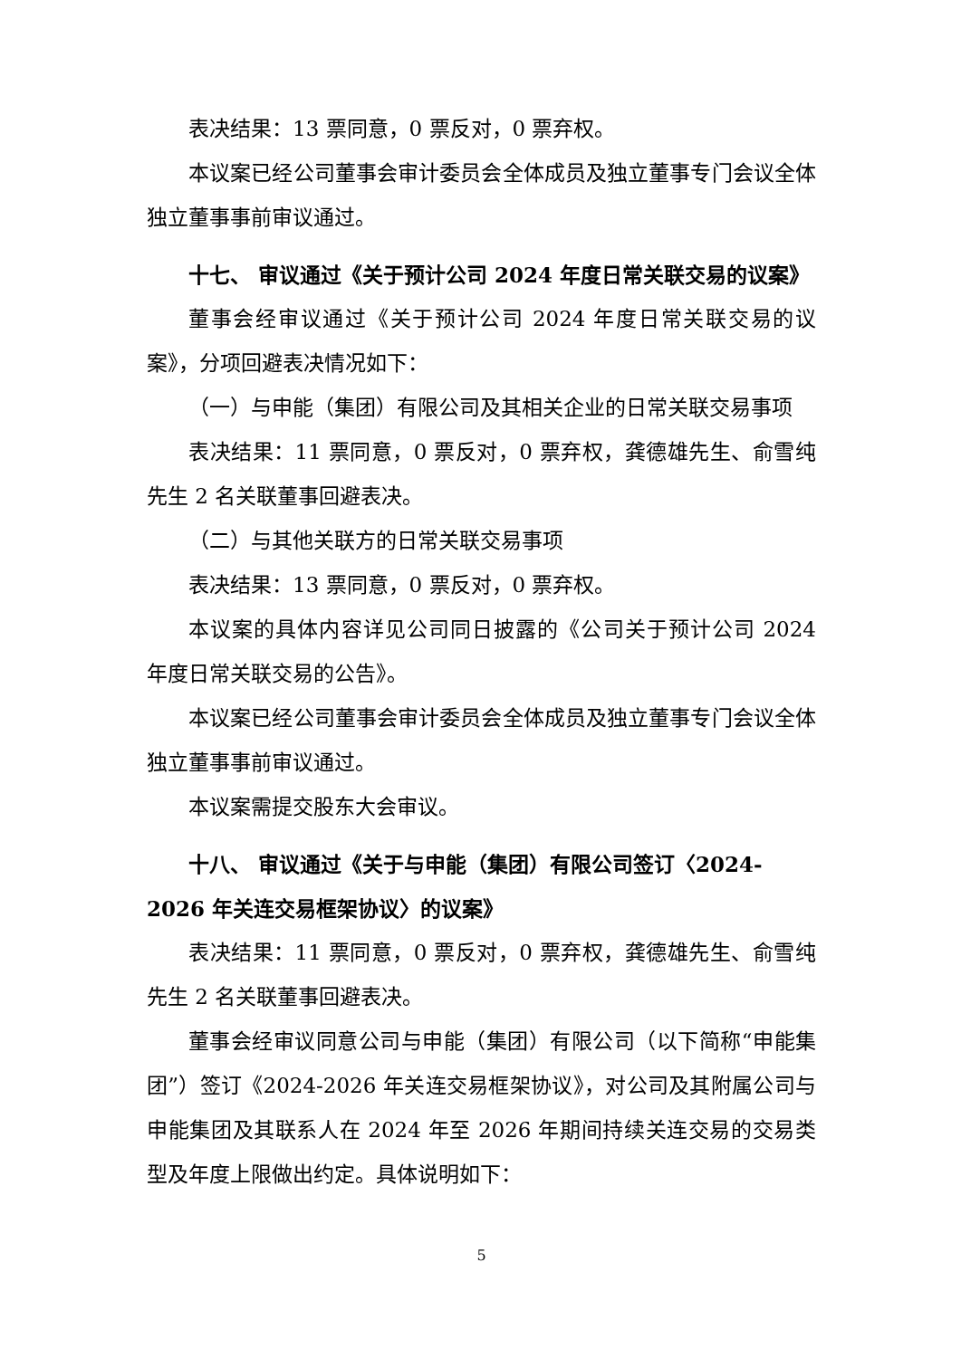表决结果：13 票同意，0 票反对，0 票弃权。
本议案已经公司董事会审计委员会全体成员及独立董事专门会议全体独立董事事前审议通过。
十七、 审议通过《关于预计公司 2024 年度日常关联交易的议案》
董事会经审议通过《关于预计公司 2024 年度日常关联交易的议案》，分项回避表决情况如下：
（一）与申能（集团）有限公司及其相关企业的日常关联交易事项
表决结果：11 票同意，0 票反对，0 票弃权，龚德雄先生、俞雪纯先生 2 名关联董事回避表决。
（二）与其他关联方的日常关联交易事项
表决结果：13 票同意，0 票反对，0 票弃权。
本议案的具体内容详见公司同日披露的《公司关于预计公司 2024 年度日常关联交易的公告》。
本议案已经公司董事会审计委员会全体成员及独立董事专门会议全体独立董事事前审议通过。
本议案需提交股东大会审议。
十八、 审议通过《关于与申能（集团）有限公司签订〈2024-2026 年关连交易框架协议〉的议案》
表决结果：11 票同意，0 票反对，0 票弃权，龚德雄先生、俞雪纯先生 2 名关联董事回避表决。
董事会经审议同意公司与申能（集团）有限公司（以下简称“申能集团”）签订《2024-2026 年关连交易框架协议》，对公司及其附属公司与申能集团及其联系人在 2024 年至 2026 年期间持续关连交易的交易类型及年度上限做出约定。具体说明如下：
5